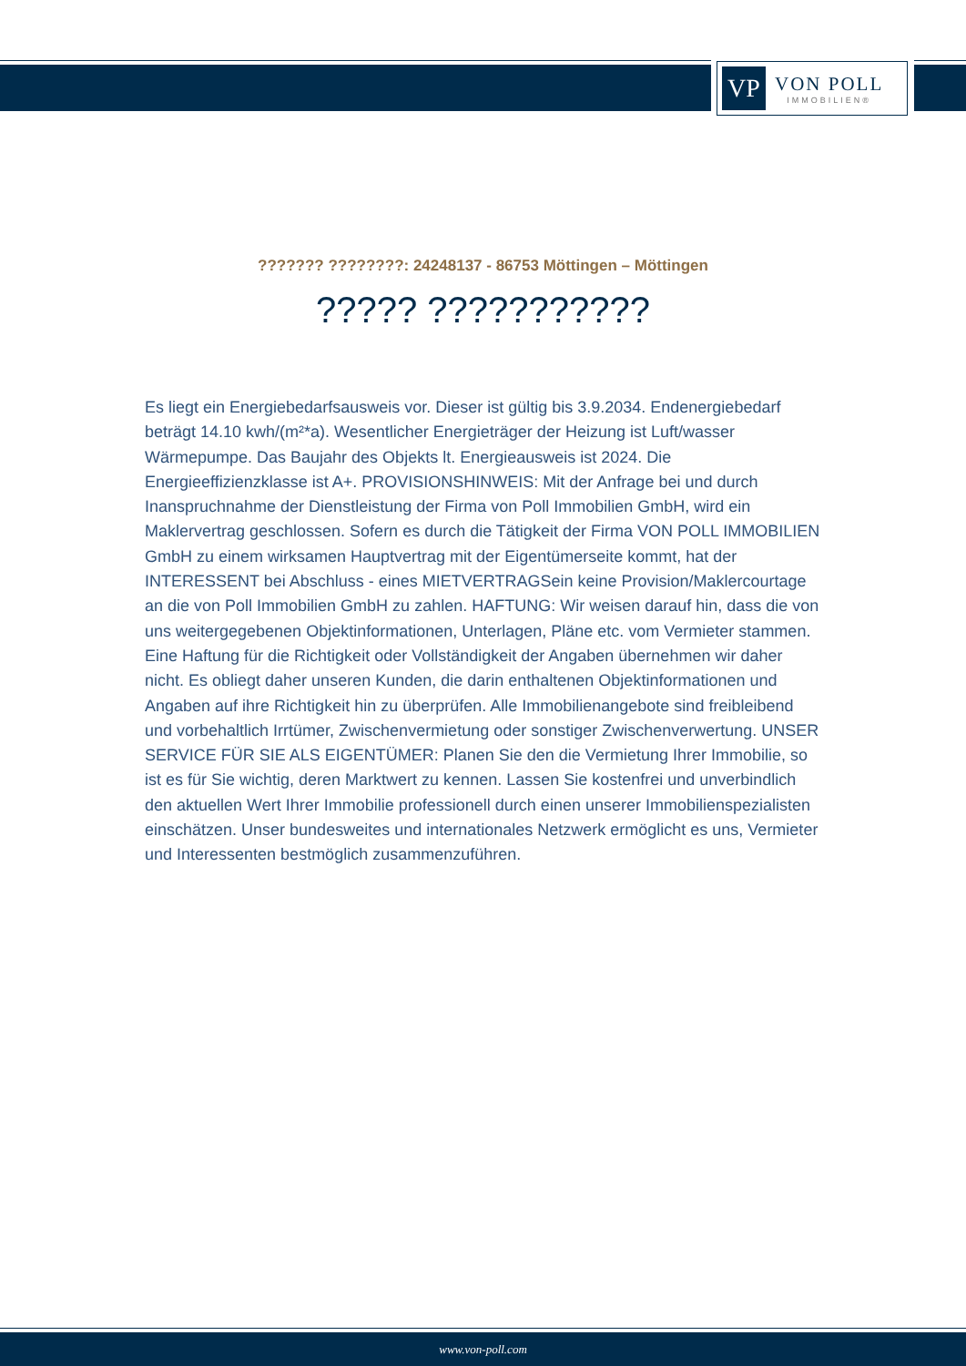VP
VON POLL
IMMOBILIEN®
??????? ????????: 24248137 - 86753 Möttingen – Möttingen
????? ???????????
Es liegt ein Energiebedarfsausweis vor. Dieser ist gültig bis 3.9.2034. Endenergiebedarf beträgt 14.10 kwh/(m²*a). Wesentlicher Energieträger der Heizung ist Luft/wasser Wärmepumpe. Das Baujahr des Objekts lt. Energieausweis ist 2024. Die Energieeffizienzklasse ist A+. PROVISIONSHINWEIS: Mit der Anfrage bei und durch Inanspruchnahme der Dienstleistung der Firma von Poll Immobilien GmbH, wird ein Maklervertrag geschlossen. Sofern es durch die Tätigkeit der Firma VON POLL IMMOBILIEN GmbH zu einem wirksamen Hauptvertrag mit der Eigentümerseite kommt, hat der INTERESSENT bei Abschluss - eines MIETVERTRAGSein keine Provision/Maklercourtage an die von Poll Immobilien GmbH zu zahlen. HAFTUNG: Wir weisen darauf hin, dass die von uns weitergegebenen Objektinformationen, Unterlagen, Pläne etc. vom Vermieter stammen. Eine Haftung für die Richtigkeit oder Vollständigkeit der Angaben übernehmen wir daher nicht. Es obliegt daher unseren Kunden, die darin enthaltenen Objektinformationen und Angaben auf ihre Richtigkeit hin zu überprüfen. Alle Immobilienangebote sind freibleibend und vorbehaltlich Irrtümer, Zwischenvermietung oder sonstiger Zwischenverwertung. UNSER SERVICE FÜR SIE ALS EIGENTÜMER: Planen Sie den die Vermietung Ihrer Immobilie, so ist es für Sie wichtig, deren Marktwert zu kennen. Lassen Sie kostenfrei und unverbindlich den aktuellen Wert Ihrer Immobilie professionell durch einen unserer Immobilienspezialisten einschätzen. Unser bundesweites und internationales Netzwerk ermöglicht es uns, Vermieter und Interessenten bestmöglich zusammenzuführen.
www.von-poll.com